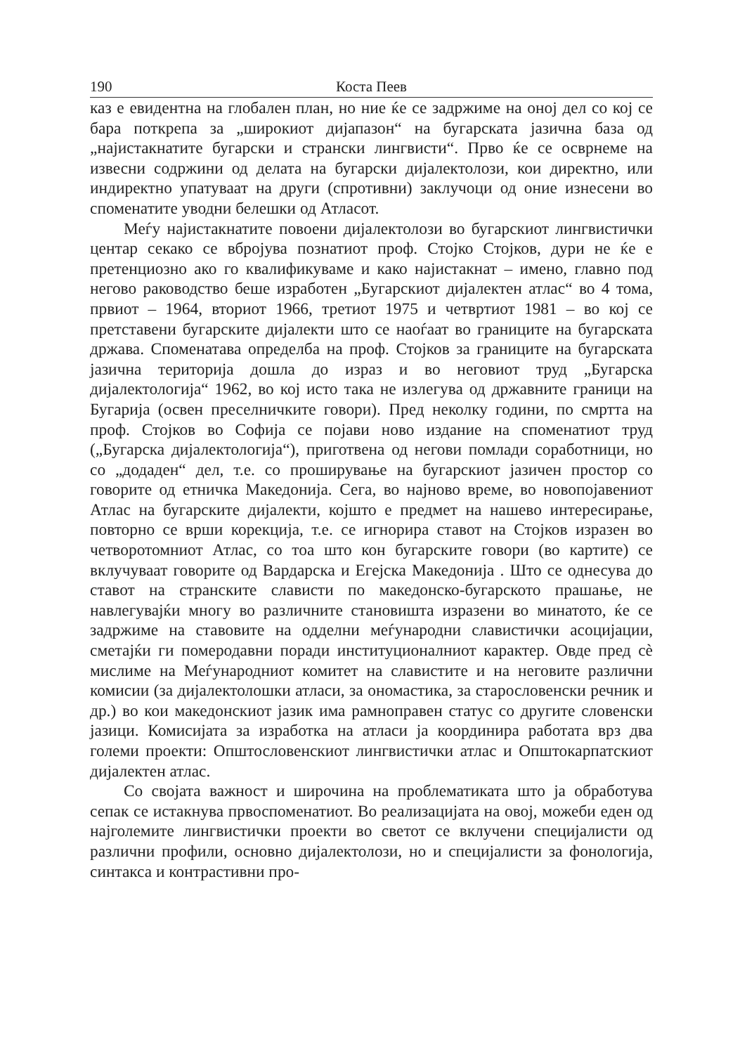190 Коста Пеев
каз е евидентна на глобален план, но ние ќе се задржиме на оној дел со кој се бара поткрепа за „широкиот дијапазон“ на бугарската јазична база од „најистакнатите бугарски и странски лингвисти“. Прво ќе се осврнеме на извесни содржини од делата на бугарски дијалектолози, кои директно, или индиректно упатуваат на други (спротивни) заклучоци од оние изнесени во споменатите уводни белешки од Атласот.
Меѓу најистакнатите повоени дијалектолози во бугарскиот лингвистички центар секако се вбројува познатиот проф. Стојко Стојков, дури не ќе е претенциозно ако го квалификуваме и како најистакнат – имено, главно под негово раководство беше изработен „Бугарскиот дијалектен атлас“ во 4 тома, првиот – 1964, вториот 1966, третиот 1975 и четвртиот 1981 – во кој се претставени бугарските дијалекти што се наоѓаат во границите на бугарската држава. Споменатава определба на проф. Стојков за границите на бугарската јазична територија дошла до израз и во неговиот труд „Бугарска дијалектологија“ 1962, во кој исто така не излегува од државните граници на Бугарија (освен преселничките говори). Пред неколку години, по смртта на проф. Стојков во Софија се појави ново издание на споменатиот труд („Бугарска дијалектологија“), приготвена од негови помлади соработници, но со „додаден“ дел, т.е. со проширување на бугарскиот јазичен простор со говорите од етничка Македонија. Сега, во најново време, во новопојавениот Атлас на бугарските дијалекти, којшто е предмет на нашево интересирање, повторно се врши корекција, т.е. се игнорира ставот на Стојков изразен во четворотомниот Атлас, со тоа што кон бугарските говори (во картите) се вклучуваат говорите од Вардарска и Егејска Македонија . Што се однесува до ставот на странските слависти по македонско-бугарското прашање, не навлегувајќи многу во различните становишта изразени во минатото, ќе се задржиме на ставовите на одделни меѓународни славистички асоцијации, сметајќи ги померодавни поради институционалниот карактер. Овде пред сè мислиме на Меѓународниот комитет на славистите и на неговите различни комисии (за дијалектолошки атласи, за ономастика, за старословенски речник и др.) во кои македонскиот јазик има рамноправен статус со другите словенски јазици. Комисијата за изработка на атласи ја координира работата врз два големи проекти: Општословенскиот лингвистички атлас и Општокарпатскиот дијалектен атлас.
Со својата важност и широчина на проблематиката што ја обработува сепак се истакнува првоспоменатиот. Во реализацијата на овој, можеби еден од најголемите лингвистички проекти во светот се вклучени специјалисти од различни профили, основно дијалектолози, но и специјалисти за фонологија, синтакса и контрастивни про-